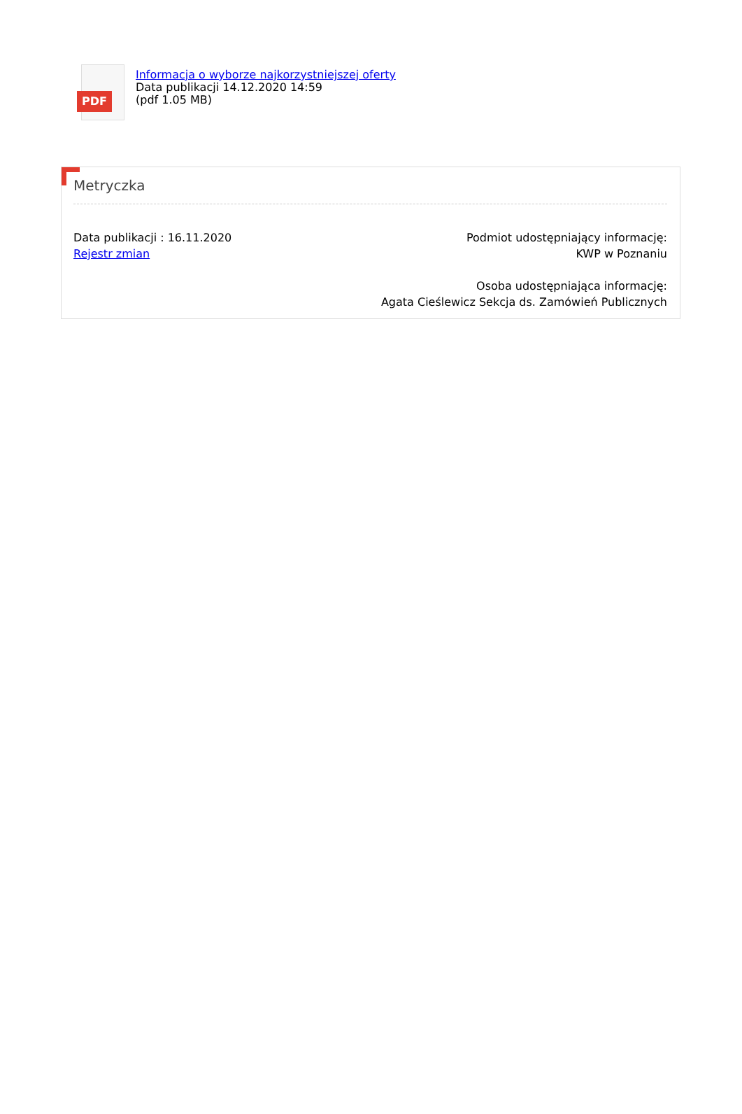PDF
Informacja o wyborze najkorzystniejszej oferty
Data publikacji 14.12.2020 14:59
(pdf 1.05 MB)
Metryczka
Data publikacji : 16.11.2020
Rejestr zmian
Podmiot udostępniający informację:
KWP w Poznaniu
Osoba udostępniająca informację:
Agata Cieślewicz Sekcja ds. Zamówień Publicznych